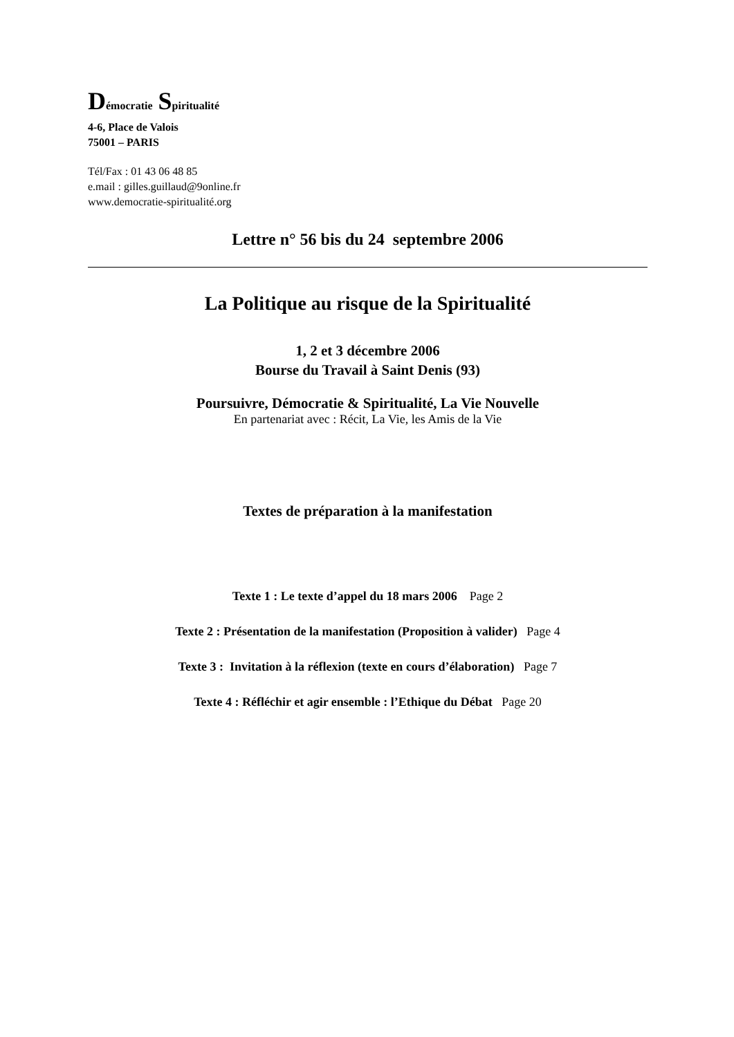Démocratie Spiritualité
4-6, Place de Valois
75001 – PARIS
Tél/Fax : 01 43 06 48 85
e.mail : gilles.guillaud@9online.fr
www.democratie-spiritualité.org
Lettre n° 56 bis du 24 septembre 2006
La Politique au risque de la Spiritualité
1, 2 et 3 décembre 2006
Bourse du Travail à Saint Denis (93)
Poursuivre, Démocratie & Spiritualité, La Vie Nouvelle
En partenariat avec : Récit, La Vie, les Amis de la Vie
Textes de préparation à la manifestation
Texte 1 : Le texte d’appel du 18 mars 2006 Page 2
Texte 2 : Présentation de la manifestation (Proposition à valider) Page 4
Texte 3 : Invitation à la réflexion (texte en cours d’élaboration) Page 7
Texte 4 : Réfléchir et agir ensemble : l’Ethique du Débat Page 20